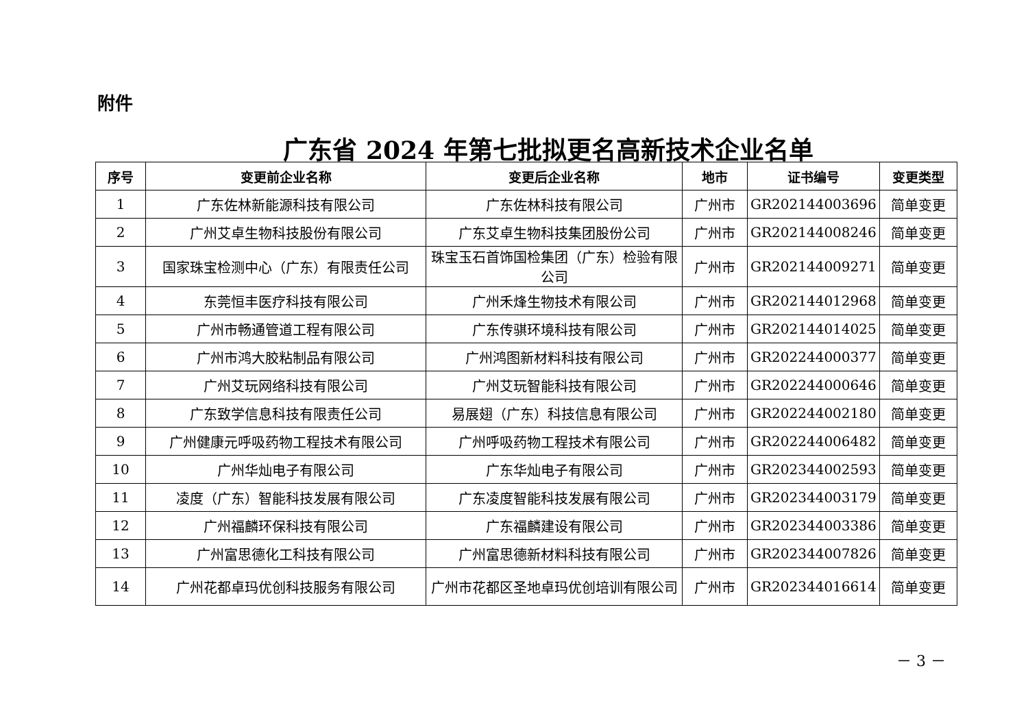附件
广东省 2024 年第七批拟更名高新技术企业名单
| 序号 | 变更前企业名称 | 变更后企业名称 | 地市 | 证书编号 | 变更类型 |
| --- | --- | --- | --- | --- | --- |
| 1 | 广东佐林新能源科技有限公司 | 广东佐林科技有限公司 | 广州市 | GR202144003696 | 简单变更 |
| 2 | 广州艾卓生物科技股份有限公司 | 广东艾卓生物科技集团股份公司 | 广州市 | GR202144008246 | 简单变更 |
| 3 | 国家珠宝检测中心（广东）有限责任公司 | 珠宝玉石首饰国检集团（广东）检验有限公司 | 广州市 | GR202144009271 | 简单变更 |
| 4 | 东莞恒丰医疗科技有限公司 | 广州禾烽生物技术有限公司 | 广州市 | GR202144012968 | 简单变更 |
| 5 | 广州市畅通管道工程有限公司 | 广东传骐环境科技有限公司 | 广州市 | GR202144014025 | 简单变更 |
| 6 | 广州市鸿大胶粘制品有限公司 | 广州鸿图新材料科技有限公司 | 广州市 | GR202244000377 | 简单变更 |
| 7 | 广州艾玩网络科技有限公司 | 广州艾玩智能科技有限公司 | 广州市 | GR202244000646 | 简单变更 |
| 8 | 广东致学信息科技有限责任公司 | 易展翅（广东）科技信息有限公司 | 广州市 | GR202244002180 | 简单变更 |
| 9 | 广州健康元呼吸药物工程技术有限公司 | 广州呼吸药物工程技术有限公司 | 广州市 | GR202244006482 | 简单变更 |
| 10 | 广州华灿电子有限公司 | 广东华灿电子有限公司 | 广州市 | GR202344002593 | 简单变更 |
| 11 | 凌度（广东）智能科技发展有限公司 | 广东凌度智能科技发展有限公司 | 广州市 | GR202344003179 | 简单变更 |
| 12 | 广州福麟环保科技有限公司 | 广东福麟建设有限公司 | 广州市 | GR202344003386 | 简单变更 |
| 13 | 广州富思德化工科技有限公司 | 广州富思德新材料科技有限公司 | 广州市 | GR202344007826 | 简单变更 |
| 14 | 广州花都卓玛优创科技服务有限公司 | 广州市花都区圣地卓玛优创培训有限公司 | 广州市 | GR202344016614 | 简单变更 |
－ 3 －